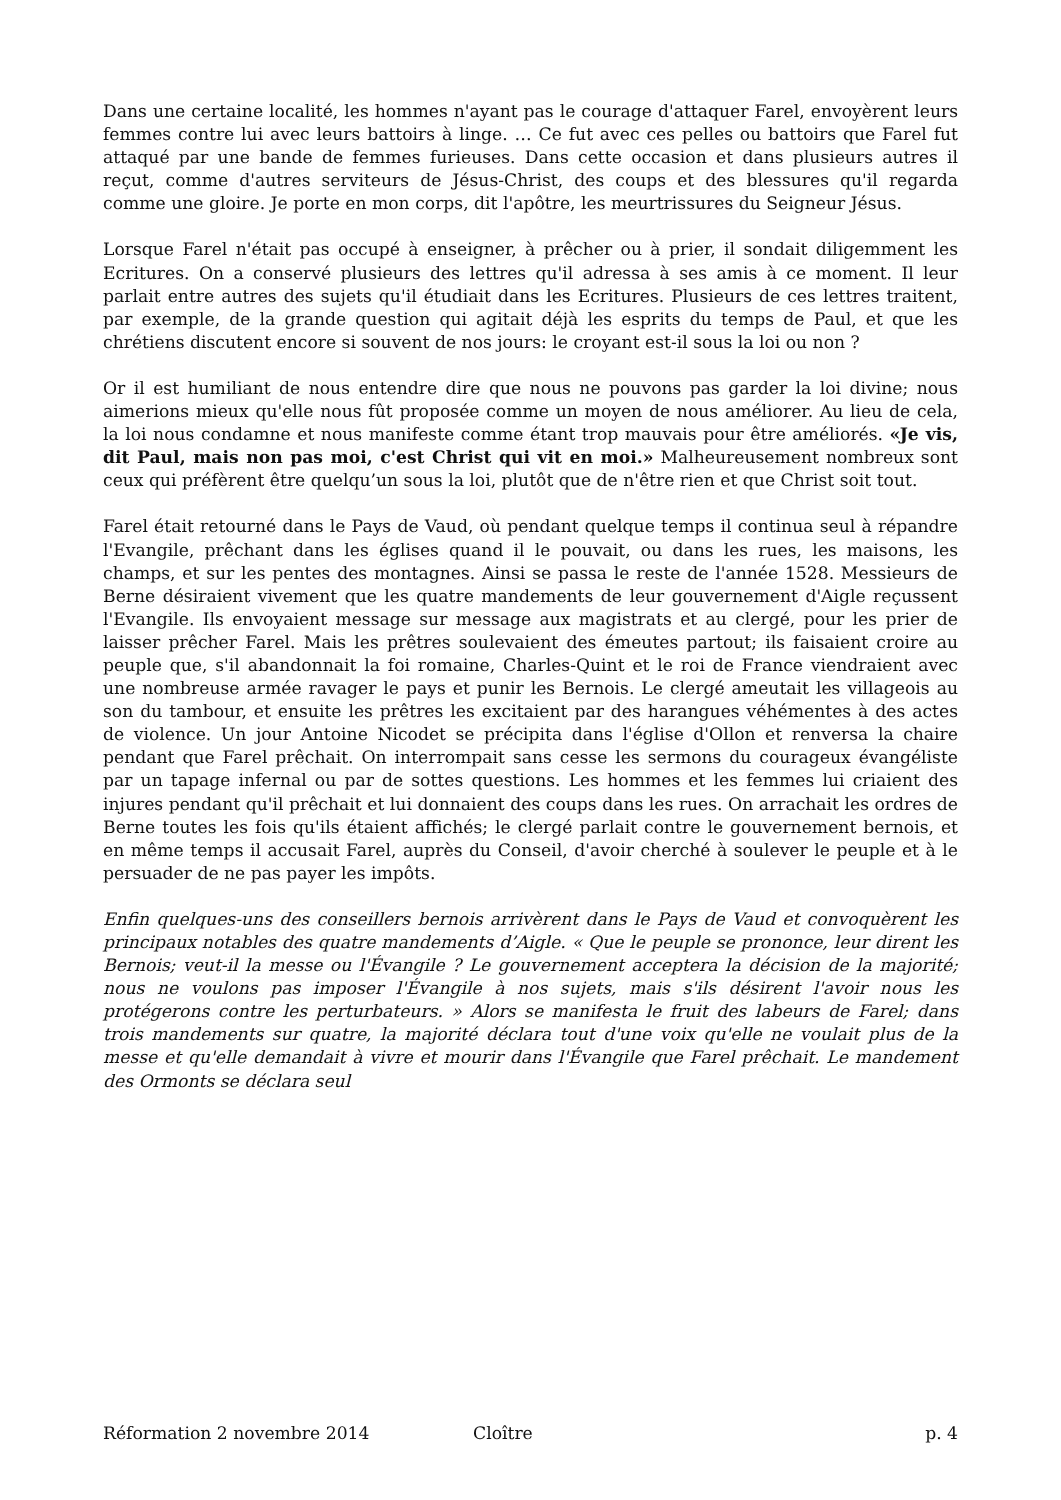Dans une certaine localité, les hommes n'ayant pas le courage d'attaquer Farel, envoyèrent leurs femmes contre lui avec leurs battoirs à linge. … Ce fut avec ces pelles ou battoirs que Farel fut attaqué par une bande de femmes furieuses. Dans cette occasion et dans plusieurs autres il reçut, comme d'autres serviteurs de Jésus-Christ, des coups et des blessures qu'il regarda comme une gloire. Je porte en mon corps, dit l'apôtre, les meurtrissures du Seigneur Jésus.
Lorsque Farel n'était pas occupé à enseigner, à prêcher ou à prier, il sondait diligemment les Ecritures. On a conservé plusieurs des lettres qu'il adressa à ses amis à ce moment. Il leur parlait entre autres des sujets qu'il étudiait dans les Ecritures. Plusieurs de ces lettres traitent, par exemple, de la grande question qui agitait déjà les esprits du temps de Paul, et que les chrétiens discutent encore si souvent de nos jours: le croyant est-il sous la loi ou non ?
Or il est humiliant de nous entendre dire que nous ne pouvons pas garder la loi divine; nous aimerions mieux qu'elle nous fût proposée comme un moyen de nous améliorer. Au lieu de cela, la loi nous condamne et nous manifeste comme étant trop mauvais pour être améliorés. «Je vis, dit Paul, mais non pas moi, c'est Christ qui vit en moi.» Malheureusement nombreux sont ceux qui préfèrent être quelqu’un sous la loi, plutôt que de n'être rien et que Christ soit tout.
Farel était retourné dans le Pays de Vaud, où pendant quelque temps il continua seul à répandre l'Evangile, prêchant dans les églises quand il le pouvait, ou dans les rues, les maisons, les champs, et sur les pentes des montagnes. Ainsi se passa le reste de l'année 1528. Messieurs de Berne désiraient vivement que les quatre mandements de leur gouvernement d'Aigle reçussent l'Evangile. Ils envoyaient message sur message aux magistrats et au clergé, pour les prier de laisser prêcher Farel. Mais les prêtres soulevaient des émeutes partout; ils faisaient croire au peuple que, s'il abandonnait la foi romaine, Charles-Quint et le roi de France viendraient avec une nombreuse armée ravager le pays et punir les Bernois. Le clergé ameutait les villageois au son du tambour, et ensuite les prêtres les excitaient par des harangues véhémentes à des actes de violence. Un jour Antoine Nicodet se précipita dans l'église d'Ollon et renversa la chaire pendant que Farel prêchait. On interrompait sans cesse les sermons du courageux évangéliste par un tapage infernal ou par de sottes questions. Les hommes et les femmes lui criaient des injures pendant qu'il prêchait et lui donnaient des coups dans les rues. On arrachait les ordres de Berne toutes les fois qu'ils étaient affichés; le clergé parlait contre le gouvernement bernois, et en même temps il accusait Farel, auprès du Conseil, d'avoir cherché à soulever le peuple et à le persuader de ne pas payer les impôts.
Enfin quelques-uns des conseillers bernois arrivèrent dans le Pays de Vaud et convoquèrent les principaux notables des quatre mandements d’Aigle. « Que le peuple se prononce, leur dirent les Bernois; veut-il la messe ou l'Évangile ? Le gouvernement acceptera la décision de la majorité; nous ne voulons pas imposer l'Évangile à nos sujets, mais s'ils désirent l'avoir nous les protégerons contre les perturbateurs. » Alors se manifesta le fruit des labeurs de Farel; dans trois mandements sur quatre, la majorité déclara tout d'une voix qu'elle ne voulait plus de la messe et qu'elle demandait à vivre et mourir dans l'Évangile que Farel prêchait. Le mandement des Ormonts se déclara seul
Réformation 2 novembre 2014 Cloître p. 4